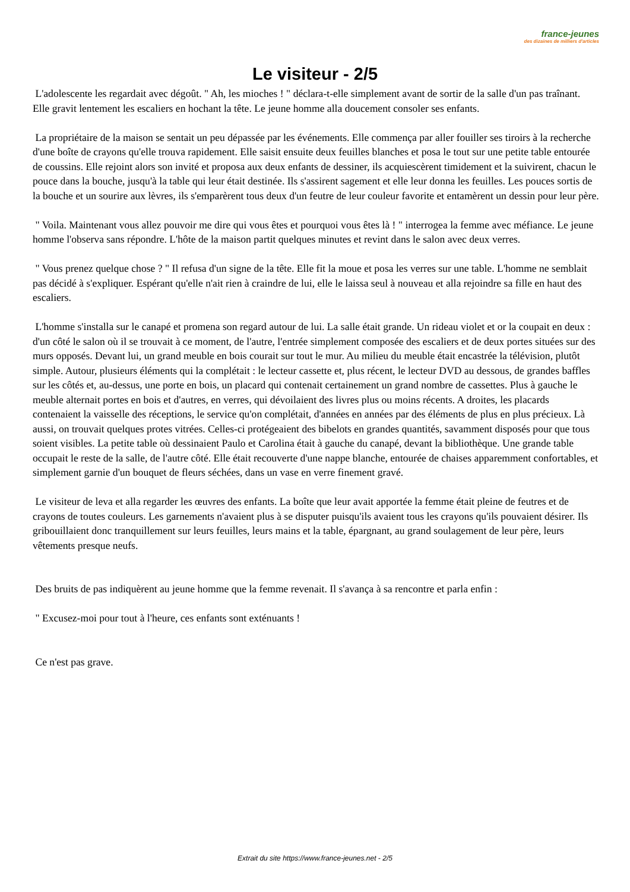france-jeunes
des dizaines de milliers d'articles
Le visiteur - 2/5
L'adolescente les regardait avec dégoût. " Ah, les mioches ! " déclara-t-elle simplement avant de sortir de la salle d'un pas traînant. Elle gravit lentement les escaliers en hochant la tête. Le jeune homme alla doucement consoler ses enfants.
La propriétaire de la maison se sentait un peu dépassée par les événements. Elle commença par aller fouiller ses tiroirs à la recherche d'une boîte de crayons qu'elle trouva rapidement. Elle saisit ensuite deux feuilles blanches et posa le tout sur une petite table entourée de coussins. Elle rejoint alors son invité et proposa aux deux enfants de dessiner, ils acquiescèrent timidement et la suivirent, chacun le pouce dans la bouche, jusqu'à la table qui leur était destinée. Ils s'assirent sagement et elle leur donna les feuilles. Les pouces sortis de la bouche et un sourire aux lèvres, ils s'emparèrent tous deux d'un feutre de leur couleur favorite et entamèrent un dessin pour leur père.
" Voila. Maintenant vous allez pouvoir me dire qui vous êtes et pourquoi vous êtes là ! " interrogea la femme avec méfiance. Le jeune homme l'observa sans répondre. L'hôte de la maison partit quelques minutes et revint dans le salon avec deux verres.
" Vous prenez quelque chose ? " Il refusa d'un signe de la tête. Elle fit la moue et posa les verres sur une table. L'homme ne semblait pas décidé à s'expliquer. Espérant qu'elle n'ait rien à craindre de lui, elle le laissa seul à nouveau et alla rejoindre sa fille en haut des escaliers.
L'homme s'installa sur le canapé et promena son regard autour de lui. La salle était grande. Un rideau violet et or la coupait en deux : d'un côté le salon où il se trouvait à ce moment, de l'autre, l'entrée simplement composée des escaliers et de deux portes situées sur des murs opposés. Devant lui, un grand meuble en bois courait sur tout le mur. Au milieu du meuble était encastrée la télévision, plutôt simple. Autour, plusieurs éléments qui la complétait : le lecteur cassette et, plus récent, le lecteur DVD au dessous, de grandes baffles sur les côtés et, au-dessus, une porte en bois, un placard qui contenait certainement un grand nombre de cassettes. Plus à gauche le meuble alternait portes en bois et d'autres, en verres, qui dévoilaient des livres plus ou moins récents. A droites, les placards contenaient la vaisselle des réceptions, le service qu'on complétait, d'années en années par des éléments de plus en plus précieux. Là aussi, on trouvait quelques protes vitrées. Celles-ci protégeaient des bibelots en grandes quantités, savamment disposés pour que tous soient visibles. La petite table où dessinaient Paulo et Carolina était à gauche du canapé, devant la bibliothèque. Une grande table occupait le reste de la salle, de l'autre côté. Elle était recouverte d'une nappe blanche, entourée de chaises apparemment confortables, et simplement garnie d'un bouquet de fleurs séchées, dans un vase en verre finement gravé.
Le visiteur de leva et alla regarder les œuvres des enfants. La boîte que leur avait apportée la femme était pleine de feutres et de crayons de toutes couleurs. Les garnements n'avaient plus à se disputer puisqu'ils avaient tous les crayons qu'ils pouvaient désirer. Ils gribouillaient donc tranquillement sur leurs feuilles, leurs mains et la table, épargnant, au grand soulagement de leur père, leurs vêtements presque neufs.
Des bruits de pas indiquèrent au jeune homme que la femme revenait. Il s'avança à sa rencontre et parla enfin :
" Excusez-moi pour tout à l'heure, ces enfants sont exténuants !
Ce n'est pas grave.
Extrait du site https://www.france-jeunes.net - 2/5